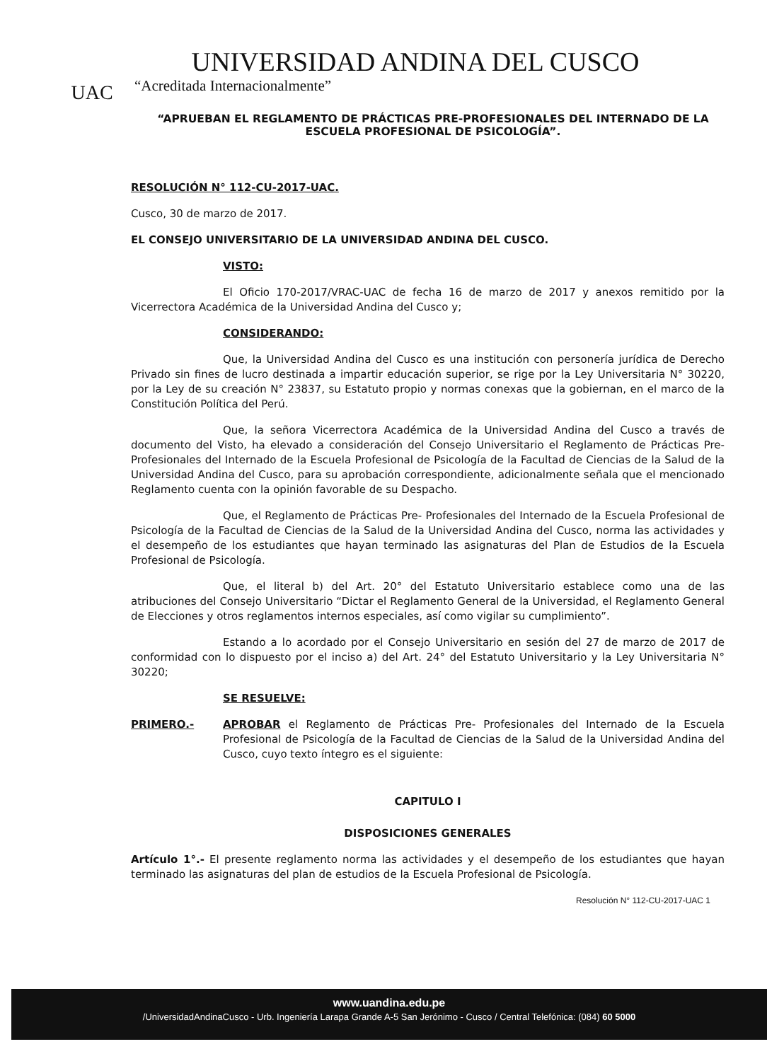UAC
UNIVERSIDAD ANDINA DEL CUSCO
“Acreditada Internacionalmente”
“APRUEBAN EL REGLAMENTO DE PRÁCTICAS PRE-PROFESIONALES DEL INTERNADO DE LA ESCUELA PROFESIONAL DE PSICOLOGÍA”.
RESOLUCIÓN N° 112-CU-2017-UAC.
Cusco, 30 de marzo de 2017.
EL CONSEJO UNIVERSITARIO DE LA UNIVERSIDAD ANDINA DEL CUSCO.
VISTO:
El Oficio 170-2017/VRAC-UAC de fecha 16 de marzo de 2017 y anexos remitido por la Vicerrectora Académica de la Universidad Andina del Cusco y;
CONSIDERANDO:
Que, la Universidad Andina del Cusco es una institución con personería jurídica de Derecho Privado sin fines de lucro destinada a impartir educación superior, se rige por la Ley Universitaria N° 30220, por la Ley de su creación N° 23837, su Estatuto propio y normas conexas que la gobiernan, en el marco de la Constitución Política del Perú.
Que, la señora Vicerrectora Académica de la Universidad Andina del Cusco a través de documento del Visto, ha elevado a consideración del Consejo Universitario el Reglamento de Prácticas Pre- Profesionales del Internado de la Escuela Profesional de Psicología de la Facultad de Ciencias de la Salud de la Universidad Andina del Cusco, para su aprobación correspondiente, adicionalmente señala que el mencionado Reglamento cuenta con la opinión favorable de su Despacho.
Que, el Reglamento de Prácticas Pre- Profesionales del Internado de la Escuela Profesional de Psicología de la Facultad de Ciencias de la Salud de la Universidad Andina del Cusco, norma las actividades y el desempeño de los estudiantes que hayan terminado las asignaturas del Plan de Estudios de la Escuela Profesional de Psicología.
Que, el literal b) del Art. 20° del Estatuto Universitario establece como una de las atribuciones del Consejo Universitario “Dictar el Reglamento General de la Universidad, el Reglamento General de Elecciones y otros reglamentos internos especiales, así como vigilar su cumplimiento”.
Estando a lo acordado por el Consejo Universitario en sesión del 27 de marzo de 2017 de conformidad con lo dispuesto por el inciso a) del Art. 24° del Estatuto Universitario y la Ley Universitaria N° 30220;
SE RESUELVE:
PRIMERO.- APROBAR el Reglamento de Prácticas Pre- Profesionales del Internado de la Escuela Profesional de Psicología de la Facultad de Ciencias de la Salud de la Universidad Andina del Cusco, cuyo texto íntegro es el siguiente:
CAPITULO I
DISPOSICIONES GENERALES
Artículo 1°.- El presente reglamento norma las actividades y el desempeño de los estudiantes que hayan terminado las asignaturas del plan de estudios de la Escuela Profesional de Psicología.
Resolución N° 112-CU-2017-UAC 1
www.uandina.edu.pe
/UniversidadAndinaCusco - Urb. Ingeniería Larapa Grande A-5 San Jerónimo - Cusco / Central Telefónica: (084) 60 5000